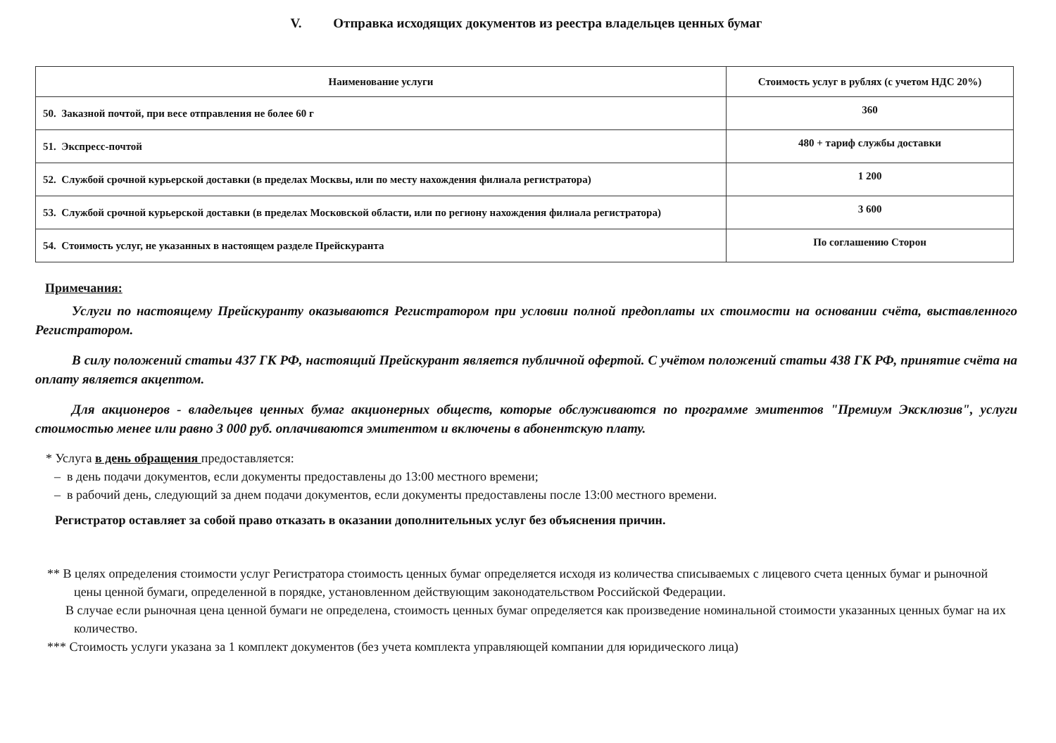V. Отправка исходящих документов из реестра владельцев ценных бумаг
| Наименование услуги | Стоимость услуг в рублях (с учетом НДС 20%) |
| --- | --- |
| 50. Заказной почтой, при весе отправления не более 60 г | 360 |
| 51. Экспресс-почтой | 480 + тариф службы доставки |
| 52. Службой срочной курьерской доставки (в пределах Москвы, или по месту нахождения филиала регистратора) | 1 200 |
| 53. Службой срочной курьерской доставки (в пределах Московской области, или по региону нахождения филиала регистратора) | 3 600 |
| 54. Стоимость услуг, не указанных в настоящем разделе Прейскуранта | По соглашению Сторон |
Примечания:
Услуги по настоящему Прейскуранту оказываются Регистратором при условии полной предоплаты их стоимости на основании счёта, выставленного Регистратором.
В силу положений статьи 437 ГК РФ, настоящий Прейскурант является публичной офертой. С учётом положений статьи 438 ГК РФ, принятие счёта на оплату является акцептом.
Для акционеров - владельцев ценных бумаг акционерных обществ, которые обслуживаются по программе эмитентов "Премиум Эксклюзив", услуги стоимостью менее или равно 3 000 руб. оплачиваются эмитентом и включены в абонентскую плату.
* Услуга в день обращения предоставляется:
– в день подачи документов, если документы предоставлены до 13:00 местного времени;
– в рабочий день, следующий за днем подачи документов, если документы предоставлены после 13:00 местного времени.
Регистратор оставляет за собой право отказать в оказании дополнительных услуг без объяснения причин.
** В целях определения стоимости услуг Регистратора стоимость ценных бумаг определяется исходя из количества списываемых с лицевого счета ценных бумаг и рыночной цены ценной бумаги, определенной в порядке, установленном действующим законодательством Российской Федерации.
В случае если рыночная цена ценной бумаги не определена, стоимость ценных бумаг определяется как произведение номинальной стоимости указанных ценных бумаг на их количество.
*** Стоимость услуги указана за 1 комплект документов (без учета комплекта управляющей компании для юридического лица)